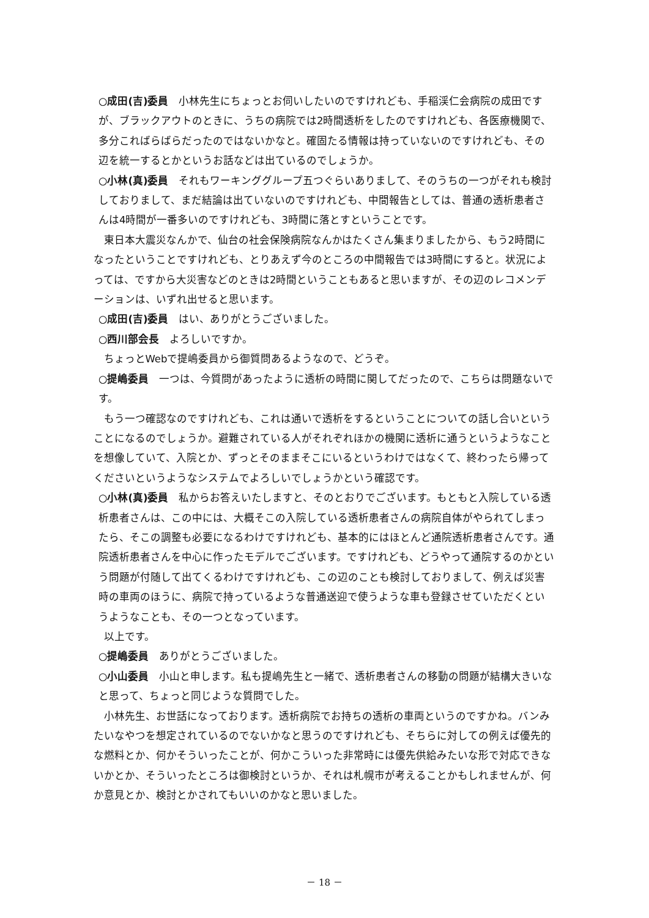○成田(吉)委員　小林先生にちょっとお伺いしたいのですけれども、手稲渓仁会病院の成田ですが、ブラックアウトのときに、うちの病院では2時間透析をしたのですけれども、各医療機関で、多分こればらばらだったのではないかなと。確固たる情報は持っていないのですけれども、その辺を統一するとかというお話などは出ているのでしょうか。
○小林(真)委員　それもワーキンググループ五つぐらいありまして、そのうちの一つがそれも検討しておりまして、まだ結論は出ていないのですけれども、中間報告としては、普通の透析患者さんは4時間が一番多いのですけれども、3時間に落とすということです。
東日本大震災なんかで、仙台の社会保険病院なんかはたくさん集まりましたから、もう2時間になったということですけれども、とりあえず今のところの中間報告では3時間にすると。状況によっては、ですから大災害などのときは2時間ということもあると思いますが、その辺のレコメンデーションは、いずれ出せると思います。
○成田(吉)委員　はい、ありがとうございました。
○西川部会長　よろしいですか。
ちょっとWebで提嶋委員から御質問あるようなので、どうぞ。
○提嶋委員　一つは、今質問があったように透析の時間に関してだったので、こちらは問題ないです。
もう一つ確認なのですけれども、これは通いで透析をするということについての話し合いということになるのでしょうか。避難されている人がそれぞれほかの機関に透析に通うというようなことを想像していて、入院とか、ずっとそのままそこにいるというわけではなくて、終わったら帰ってくださいというようなシステムでよろしいでしょうかという確認です。
○小林(真)委員　私からお答えいたしますと、そのとおりでございます。もともと入院している透析患者さんは、この中には、大概そこの入院している透析患者さんの病院自体がやられてしまったら、そこの調整も必要になるわけですけれども、基本的にはほとんど通院透析患者さんです。通院透析患者さんを中心に作ったモデルでございます。ですけれども、どうやって通院するのかという問題が付随して出てくるわけですけれども、この辺のことも検討しておりまして、例えば災害時の車両のほうに、病院で持っているような普通送迎で使うような車も登録させていただくというようなことも、その一つとなっています。
以上です。
○提嶋委員　ありがとうございました。
○小山委員　小山と申します。私も提嶋先生と一緒で、透析患者さんの移動の問題が結構大きいなと思って、ちょっと同じような質問でした。
小林先生、お世話になっております。透析病院でお持ちの透析の車両というのですかね。バンみたいなやつを想定されているのでないかなと思うのですけれども、そちらに対しての例えば優先的な燃料とか、何かそういったことが、何かこういった非常時には優先供給みたいな形で対応できないかとか、そういったところは御検討というか、それは札幌市が考えることかもしれませんが、何か意見とか、検討とかされてもいいのかなと思いました。
－ 18 －